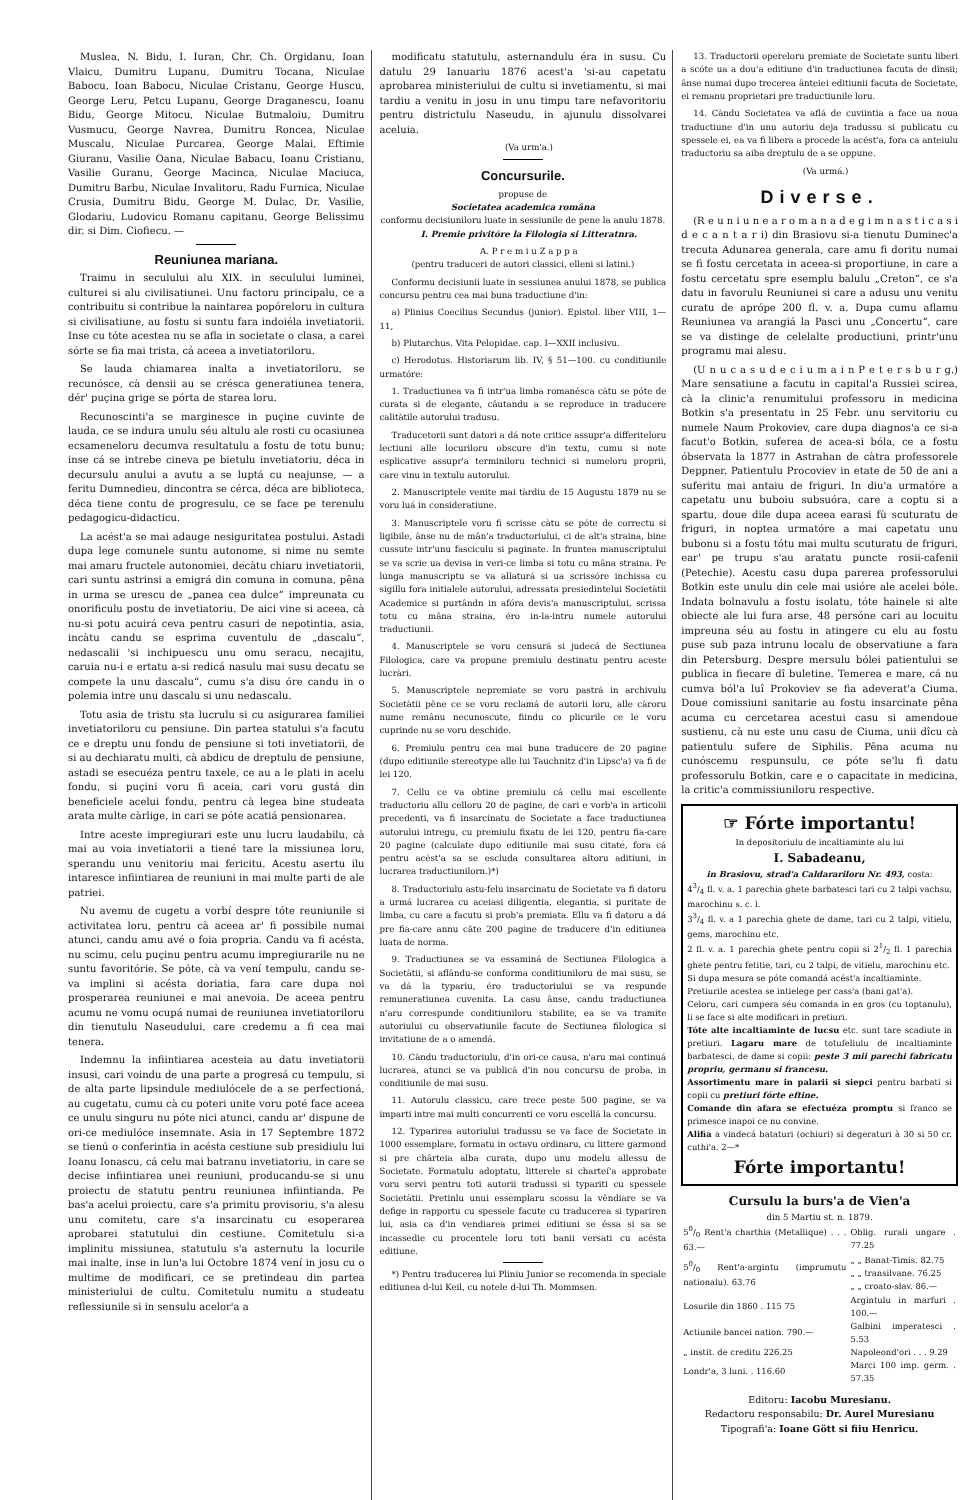Muslea, N. Bidu, I. Iuran, Chr. Ch. Orgidanu, Ioan Vlaicu, Dumitru Lupanu, Dumitru Tocana, Niculae Babocu, Ioan Babocu, Niculae Cristanu, George Huscu, George Leru, Petcu Lupanu, George Draganescu, Ioanu Bidu, George Mitocu, Niculae Butmaloiu, Dumitru Vusmucu, George Navrea, Dumitru Roncea, Niculae Muscalu, Niculae Purcarea, George Malai, Eftimie Giuranu, Vasilie Oana, Niculae Babacu, Ioanu Cristianu, Vasilie Guranu, George Macinca, Niculae Maciuca, Dumitru Barbu, Niculae Invalitoru, Radu Furnica, Niculae Crusia, Dumitru Bidu, George M. Dulac, Dr. Vasilie, Glodariu, Ludovicu Romanu capitanu, George Belissimu dir. si Dim. Ciofiecu. —
Reuniunea mariana.
Traimu in seculului alu XIX. in seculului luminei, culturei si alu civilisatiunei. Unu factoru principalu, ce a contribuitu si contribue la naintarea popóreloru in cultura si civilisatiune, au fostu si suntu fara indoiéla invetiatorii. Inse cu tóte acestea nu se afla in societate o clasa, a carei sórte se fia mai trista, cá aceea a invetiatoriloru.
Se lauda chiamarea inalta a invetiatoriloru, se recunósce, cà densii au se crésca generatiunea tenera, dér' puçina grige se pórta de starea loru.
Recunoscinti'a se marginesce in puçine cuvinte de lauda, ce se indura unulu séu altulu ale rosti cu ocasiunea ecsameneloru decumva resultatulu a fostu de totu bunu; inse cá se intrebe cineva pe bietulu invetiatoriu, déca in decursulu anului a avutu a se luptá cu neajunse, — a feritu Dumnedieu, dincontra se cérca, déca are biblioteca, déca tiene contu de progresulu, ce se face pe terenulu pedagogicu-didacticu.
La acést'a se mai adauge nesiguritatea postului. Astadi dupa lege comunele suntu autonome, si nime nu semte mai amaru fructele autonomiei, decàtu chiaru invetiatorii, cari suntu astrinsi a emigrá din comuna in comuna, pêna in urma se urescu de „panea cea dulce“ impreunata cu onorificulu postu de invetiatoriu. De aici vine si aceea, cà nu-si potu acuirá ceva pentru casuri de nepotintia, asia, incàtu candu se esprima cuventulu de „dascalu“, nedascalii 'si inchipuescu unu omu seracu, necajitu, caruia nu-i e ertatu a-si redicá nasulu mai susu decatu se compete la unu dascalu“, cumu s'a disu óre candu in o polemia intre unu dascalu si unu nedascalu.
Totu asia de tristu sta lucrulu si cu asigurarea familiei invetiatoriloru cu pensiune. Din partea statului s'a facutu ce e dreptu unu fondu de pensiune si toti invetiatorii, de si au dechiaratu multi, cà abdicu de dreptulu de pensiune, astadi se esecuéza pentru taxele, ce au a le plati in acelu fondu, si puçini voru fi aceia, cari voru gustá din beneficiele acelui fondu, pentru cà legea bine studeata arata multe càrlige, in cari se póte acatiá pensionarea.
Intre aceste impregiurari este unu lucru laudabilu, cà mai au voia invetiatorii a tiené tare la missiunea loru, sperandu unu venitoriu mai fericitu. Acestu asertu ilu intaresce infiintiarea de reuniuni in mai multe parti de ale patriei.
Nu avemu de cugetu a vorbí despre tóte reuniunile si activitatea loru, pentru cà aceea ar' fi possibile numai atunci, candu amu avé o foia propria. Candu va fi acésta, nu scimu, celu puçinu pentru acumu impregiurarile nu ne suntu favoritórie. Se póte, cà va vení tempulu, candu se-va implini si acésta doriatia, fara care dupa noi prosperarea reuniunei e mai anevoia. De aceea pentru acumu ne vomu ocupá numai de reuniunea invetiatoriloru din tienutulu Naseudului, care credemu a fi cea mai tenera.
Indemnu la infiintiarea acesteia au datu invetiatorii insusi, cari voindu de una parte a progresá cu tempulu, si de alta parte lipsindule mediulócele de a se perfectioná, au cugetatu, cumu cà cu poteri unite voru poté face aceea ce unulu singuru nu póte nici atunci, candu ar' dispune de ori-ce mediulóce insemnate. Asia in 17 Septembre 1872 se tienú o conferintia in acésta cestiune sub presidiulu lui Ioanu Ionascu, cá celu mai batranu invetiatoriu, in care se decise infiintiarea unei reuniuni, producandu-se si unu proiectu de statutu pentru reuniunea infiintianda. Pe bas'a acelui proiectu, care s'a primitu provisoriu, s'a alesu unu comitetu, care s'a insarcinatu cu esoperarea aprobarei statutului din cestiune. Comitetulu si-a implinitu missiunea, statutulu s'a asternutu la locurile mai inalte, inse in lun'a lui Octobre 1874 vení in josu cu o multime de modificari, ce se pretindeau din partea ministeriului de cultu. Comitetulu numitu a studeatu reflessiunile si in sensulu acelor'a a
modificatu statutulu, asternandulu éra in susu. Cu datulu 29 Ianuariu 1876 acest'a 'si-au capetatu aprobarea ministeriului de cultu si invetiamentu, si mai tardiu a venitu in josu in unu timpu tare nefavoritoriu pentru districtulu Naseudu, in ajunulu dissolvarei aceluia.
(Va urm'a.)
Concursurile.
propuse de
Societatea academica româna
conformu decisiuniloru luate in sessiunile de pene la anulu 1878.
I. Premie privitóre la Filologia si Litteratnra.
A. P r e m i u Z a p p a
(pentru traduceri de autori classici, elleni si latini.)
Conformu decisiunii luate in sessiunea anului 1878, se publica concursu pentru cea mai buna traductiune d'in:
a) Plinius Coecilius Secundus (junior). Epistol. liber VIII, 1—11,
b) Plutarchus. Vita Pelopidae. cap. I—XXII inclusivu.
c) Herodotus. Historiarum lib. IV, § 51—100. cu conditiunile urmatóre:
1. Traductiunea va fi intr'ua limba romanésca càtu se póte de curata si de elegante, câutandu a se reproduce in traducere calitàtile autorului tradusu.
Traducetorii sunt datori a dá note critice assupr'a differiteloru lectiuni alle locuriloru obscure d'in textu, cumu si note esplicative assupr'a terminiloru technici si numeloru proprii, care vinu in textulu autorului.
2. Manuscriptele venite mai tàrdiu de 15 Augustu 1879 nu se voru luá in consideratiune.
3. Manuscriptele voru fi scrisse càtu se póte de correctu si ligibile, ânse nu de mân'a traductoriului, ci de alt'a straina, bine cussute intr'unu fasciculu si paginate. In fruntea manuscriptului se va scrie ua devisa in veri-ce limba si totu cu mâna straina. Pe lunga manuscriptu se va allaturá si ua scrissóre inchissa cu sigillu fora initialele autorului, adressata presiedintelui Societàtii Academice si purtândn in afóra devis'a manuscriptului, scrissa totu cu mâna straina, éro in-la-intru numele autorului traductiunii.
4. Manuscriptele se voru censurá si judecá de Sectiunea Filologica, care va propune premiulu destinatu pentru aceste lucràri.
5. Manuscriptele nepremiate se voru pastrá in archivulu Societàtii pêne ce se voru reclamá de autorii loru, alle càroru nume remânu necunoscute, fiindu co plicurile ce le voru cuprinde nu se voru deschide.
6. Premiulu pentru cea mai buna traducere de 20 pagine (dupo editiunile stereotype alle lui Tauchnitz d'in Lipsc'a) va fi de lei 120.
7. Cellu ce va obtine premiulu cá cellu mai escellente traductoriu allu celloru 20 de pagine, de cari e vorb'a in articolii precedenti, va fi insarcinatu de Societate a face traductiunea autorului intregu, cu premiulu fixatu de lei 120, pentru fia-care 20 pagine (calculate dupo editiunile mai susu citate, fora cá pentru acést'a sa se escluda consultarea altoru aditiuni, in lucrarea traductiunilorn.)*)
8. Traductoriulu astu-felu insarcinatu de Societate va fi datoru a urmá lucrarea cu aceiasi diligentia, elegantia, si puritate de limba, cu care a facutu si prob'a premiata. Ellu va fi datoru a dá pre fia-care annu câte 200 pagine de traducere d'in editiunea luata de norma.
9. Traductiunea se va essaminá de Sectiunea Filologica a Societàtii, si aflându-se conforma conditiuniloru de mai susu, se va dá la typariu, éro traductoriului se va respunde remuneratiunea cuvenita. La casu ânse, candu traductiunea n'aru correspunde conditiuniloru stabilite, ea se va tramite autoriului cu observatiunile facute de Sectiunea filologica si invitatiune de a o amendá.
10. Càndu traductoriulu, d'in ori-ce causa, n'aru mai continuá lucrarea, atunci se va publicá d'in nou concursu de proba, in conditiunile de mai susu.
11. Autorulu classicu, care trece peste 500 pagine, se va imparti intre mai multi concurrenti ce voru escellá la concursu.
12. Typarirea autoriului tradussu se va face de Societate in 1000 essemplare, formatu in octavu ordinaru, cu littere garmond si pre chârteia alba curata, dupo unu modelu allessu de Societate. Formatulu adoptatu, litterele si charteí'a approbate voru servi pentru toti autorii tradussi si typariti cu spessele Societàtii. Pretinlu unui essemplaru scossu la vêndiare se va defige in rapportu cu spessele facute cu traducerea si typariren lui, asia ca d'in vendiarea primei editiuni se éssa si sa se incassedie cu procentele loru toti banii versati cu acésta editiune.
*) Pentru traducerea lui Pliniu Junior se recomenda in speciale editiunea d-lui Keil, cu notele d-lui Th. Mommsen.
13. Traductorii opereloru premiate de Societate suntu liberi a scóte ua a dou'a editiune d'in traductiunea facuta de dînsii; ânse numai dupo trecerea ânteiei editiunii facuta de Societate, ei remanu proprietari pre traductiunile loru.
14. Càndu Societatea va aflá de cuviintia a face ua noua traductiune d'in unu autoriu deja tradussu si publicatu cu spessele ei, ea va fi libera a procede la acést'a, fora ca anteiulu traductoriu sa aiba dreptulu de a se oppune.
(Va urmá.)
Diverse.
(R e u n i u n e a r o m a n a d e g i m n a s t i c a s i d e c a n t a r i) din Brasiovu si-a tienutu Duminec'a trecuta Adunarea generala, care amu fi doritu numai se fi fostu cercetata in aceea-si proportiune, in care a fostu cercetatu spre esemplu balulu „Creton“, ce s'a datu in favorulu Reuniunei si care a adusu unu venitu curatu de aprópe 200 fl. v. a. Dupa cumu aflamu Reuniunea va arangiá la Pasci unu „Concertu“, care se va distinge de celelalte productiuni, printr'unu programu mai alesu.
(U n u c a s u d e c i u m a i n P e t e r s b u r g.) Mare sensatiune a facutu in capital'a Russiei scirea, cà la clinic'a renumitului professoru in medicina Botkin s'a presentatu in 25 Febr. unu servitoriu cu numele Naum Prokoviev, care dupa diagnos'a ce si-a facut'o Botkin, suferea de acea-si bóla, ce a fostu óbservata la 1877 in Astrahan de càtra professorele Deppner. Patientulu Procoviev in etate de 50 de ani a suferitu mai antaiu de friguri. In diu'a urmatóre a capetatu unu buboiu subsuóra, care a coptu si a spartu, doue dile dupa aceea earasi fù scuturatu de friguri, in noptea urmatóre a mai capetatu unu bubonu si a fostu tótu mai multu scuturatu de friguri, ear' pe trupu s'au aratatu puncte rosii-cafenii (Petechie). Acestu casu dupa parerea professorului Botkin este unulu din cele mai usióre ale acelei bóle. Indata bolnavulu a fostu isolatu, tóte hainele si alte obiecte ale lui fura arse, 48 persóne cari au locuitu impreuna séu au fostu in atingere cu elu au fostu puse sub paza intrunu localu de observatiune a fara din Petersburg. Despre mersulu bólei patientului se publica in fiecare dî buletine. Temerea e mare, cá nu cumva ból'a luî Prokoviev se fia adeverat'a Ciuma. Doue comissiuni sanitarie au fostu insarcinate pêna acuma cu cercetarea acestui casu si amendoue sustienu, cà nu este unu casu de Ciuma, unii dîcu cà patientulu sufere de Siphilis. Pêna acuma nu cunóscemu respunsulu, ce póte se'lu fi datu professorulu Botkin, care e o capacitate in medicina, la critic'a commissiuniloru respective.
☞ Fórte importantu!
In depositoriulu de incaltiaminte alu lui
I. Sabadeanu,
in Brasiovu, strad'a Caldarariloru Nr. 493, costa:
43/4 fl. v. a. 1 parechia ghete barbatesci tari cu 2 talpi vachsu, marochinu s. c. l.
33/4 fl. v. a 1 parechia ghete de dame, tari cu 2 talpi, vitielu, gems, marochinu etc.
2 fl. v. a. 1 parechia ghete pentru copii si 21/2 fl. 1 parechia ghete pentru fetitie, tari, cu 2 talpi, de vitielu, marochinu etc.
Si dupa mesura se póte comandá acést'a incaltiaminte.
Pretiurile acestea se intielege per cass'a (bani gat'a).
Celoru, cari cumpera séu comanda in en gros (cu toptanulu), li se face si alte modificari in pretiuri.
Tóte alte incaltiaminte de lucsu etc. sunt tare scadiute in pretiuri. Lagaru mare de totufeliulu de incaltiaminte barbatesci, de dame si copii: peste 3 mii parechi fabricatu propriu, germanu si francesu.
Assortimentu mare in palarii si siepci pentru barbati si copii cu pretiuri fórte eftine.
Comande din afara se efectuéza promptu si franco se primesce inapoi ce nu convine.
Alifia a vindecá bataturi (ochiuri) si degeraturi à 30 si 50 cr. cuthi'a. 2—*
Fórte importantu!
Cursulu la burs'a de Vien'a
din 5 Martiu st. n. 1879.
| 50/0 Rent'a charthia (Metallique) . . . 63.— | Oblig. rurali ungare . 77.25 |
| 50/0 Rent'a-argintu (imprumutu nationalu). 63.76 | „ „ Banat-Timis. 82.75 „ „ transilvane. 76.25 „ „ croato-slav. 86.— |
| Losurile din 1860 . 115 75 | Argintulu in marfuri . 100.— |
| Actiunile bancei nation. 790.— | Galbini imperatesci . 5.53 |
| „ instit. de creditu 226.25 | Napoleond'ori . . . 9.29 |
| Londr'a, 3 luni. . 116.60 | Marci 100 imp. germ. . 57.35 |
Editoru: Iacobu Muresianu.
Redactoru responsabilu: Dr. Aurel Muresianu
Tipografi'a: Ioane Gött si fiiu Henricu.